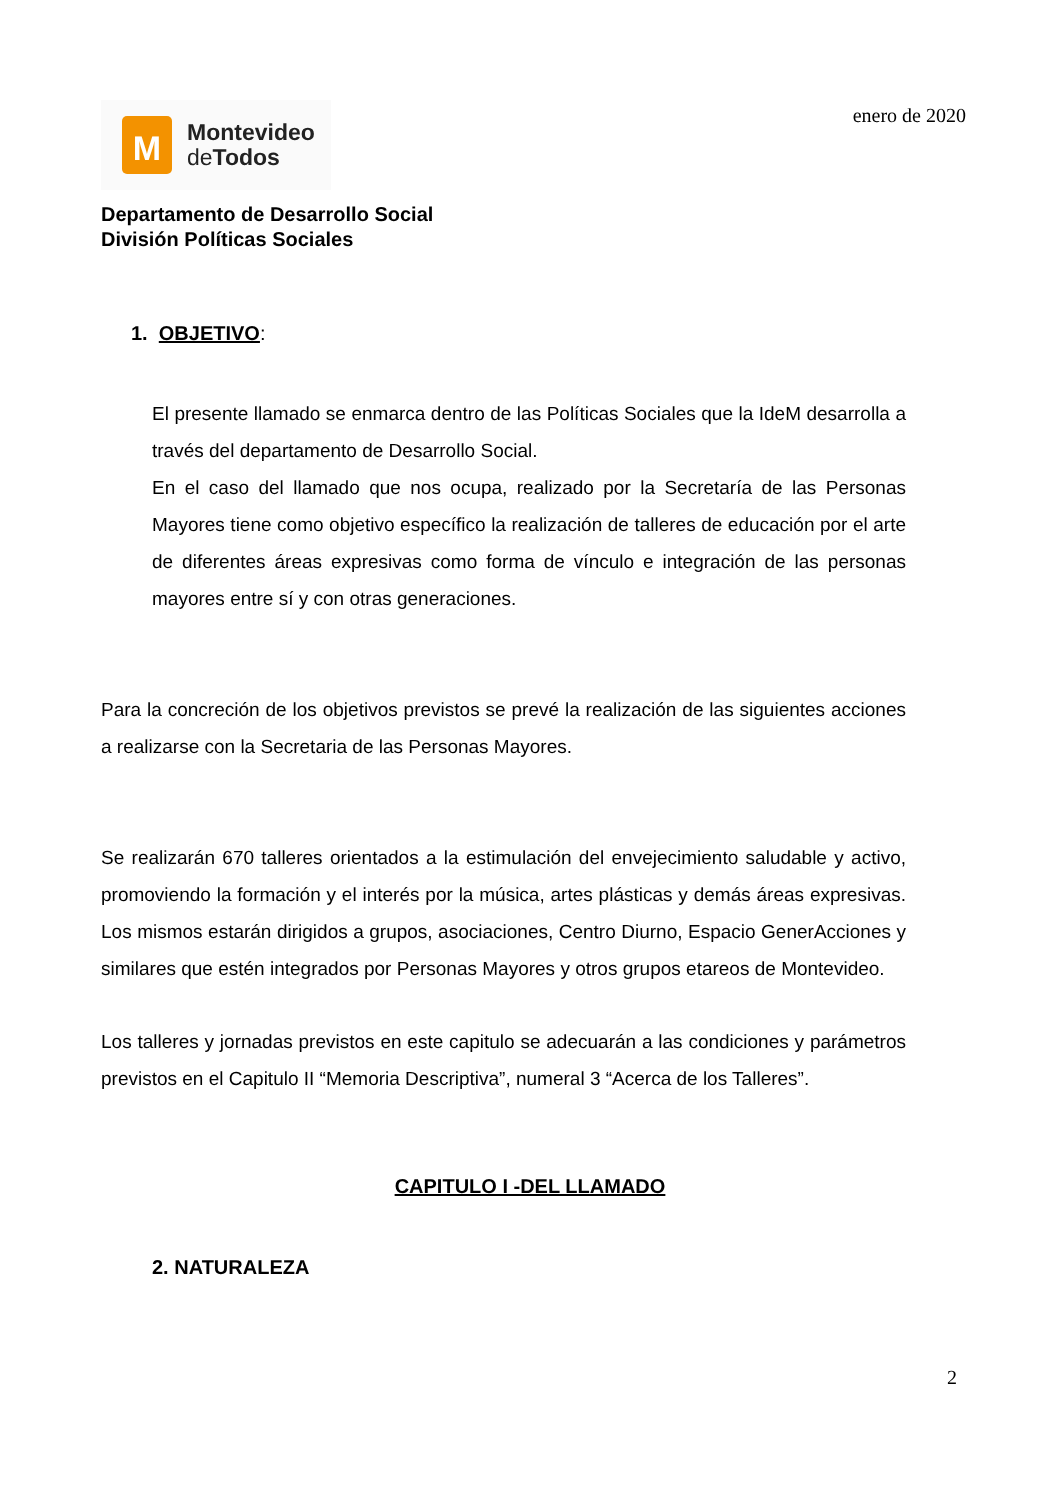M
Montevideo
de Todos
enero de 2020
Departamento de Desarrollo Social
División Políticas Sociales
1. OBJETIVO:
El presente llamado se enmarca dentro de las Políticas Sociales que la IdeM desarrolla a través del departamento de Desarrollo Social.
En el caso del llamado que nos ocupa, realizado por la Secretaría de las Personas Mayores tiene como objetivo específico la realización de talleres de educación por el arte de diferentes áreas expresivas como forma de vínculo e integración de las personas mayores entre sí y con otras generaciones.
Para la concreción de los objetivos previstos se prevé la realización de las siguientes acciones a realizarse con la Secretaria de las Personas Mayores.
Se realizarán 670 talleres orientados a la estimulación del envejecimiento saludable y activo, promoviendo la formación y el interés por la música, artes plásticas y demás áreas expresivas. Los mismos estarán dirigidos a grupos, asociaciones, Centro Diurno, Espacio GenerAcciones y similares que estén integrados por Personas Mayores y otros grupos etareos de Montevideo.
Los talleres y jornadas previstos en este capitulo se adecuarán a las condiciones y parámetros previstos en el Capitulo II “Memoria Descriptiva”, numeral 3 “Acerca de los Talleres”.
CAPITULO I -DEL LLAMADO
2. NATURALEZA
2